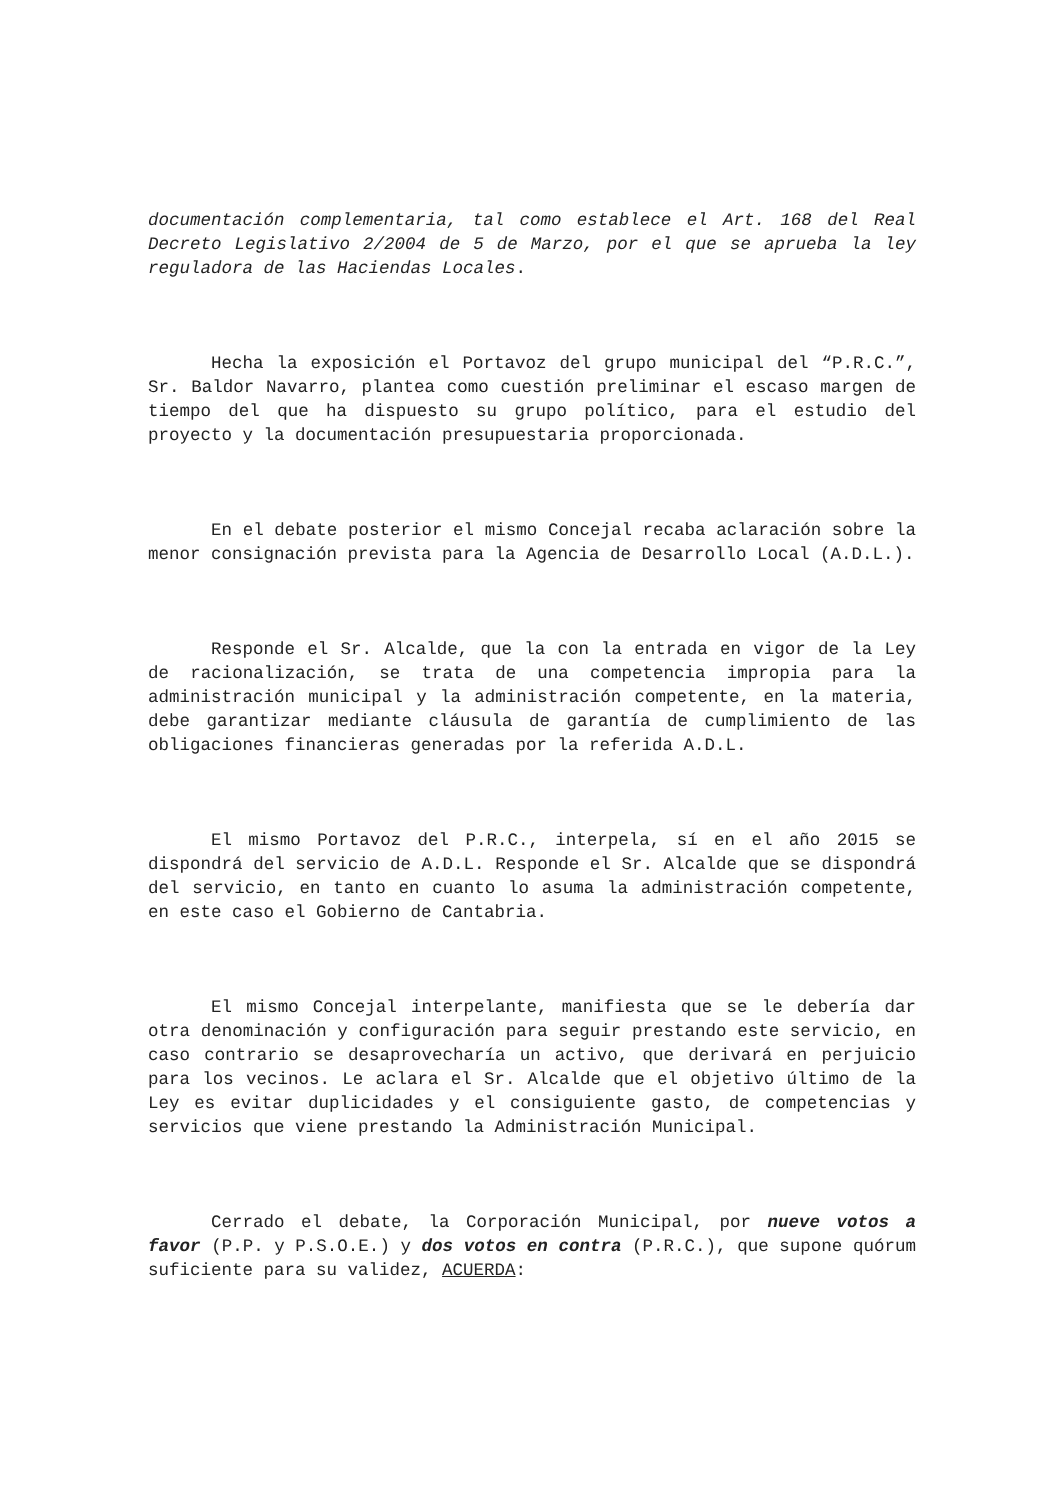documentación complementaria, tal como establece el Art. 168 del Real Decreto Legislativo 2/2004 de 5 de Marzo, por el que se aprueba la ley reguladora de las Haciendas Locales.
Hecha la exposición el Portavoz del grupo municipal del “P.R.C.”, Sr. Baldor Navarro, plantea como cuestión preliminar el escaso margen de tiempo del que ha dispuesto su grupo político, para el estudio del proyecto y la documentación presupuestaria proporcionada.
En el debate posterior el mismo Concejal recaba aclaración sobre la menor consignación prevista para la Agencia de Desarrollo Local (A.D.L.).
Responde el Sr. Alcalde, que la con la entrada en vigor de la Ley de racionalización, se trata de una competencia impropia para la administración municipal y la administración competente, en la materia, debe garantizar mediante cláusula de garantía de cumplimiento de las obligaciones financieras generadas por la referida A.D.L.
El mismo Portavoz del P.R.C., interpela, sí en el año 2015 se dispondrá del servicio de A.D.L. Responde el Sr. Alcalde que se dispondrá del servicio, en tanto en cuanto lo asuma la administración competente, en este caso el Gobierno de Cantabria.
El mismo Concejal interpelante, manifiesta que se le debería dar otra denominación y configuración para seguir prestando este servicio, en caso contrario se desaprovecharía un activo, que derivará en perjuicio para los vecinos. Le aclara el Sr. Alcalde que el objetivo último de la Ley es evitar duplicidades y el consiguiente gasto, de competencias y servicios que viene prestando la Administración Municipal.
Cerrado el debate, la Corporación Municipal, por nueve votos a favor (P.P. y P.S.O.E.) y dos votos en contra (P.R.C.), que supone quórum suficiente para su validez, ACUERDA: